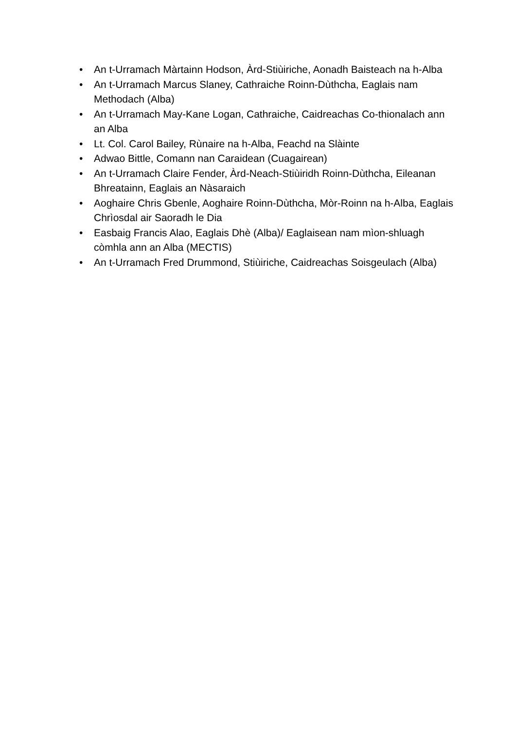• An t-Urramach Màrtainn Hodson, Àrd-Stiùiriche, Aonadh Baisteach na h-Alba
• An t-Urramach Marcus Slaney, Cathraiche Roinn-Dùthcha, Eaglais nam Methodach (Alba)
• An t-Urramach May-Kane Logan, Cathraiche, Caidreachas Co-thionalach ann an Alba
• Lt. Col. Carol Bailey, Rùnaire na h-Alba, Feachd na Slàinte
• Adwao Bittle, Comann nan Caraidean (Cuagairean)
• An t-Urramach Claire Fender, Àrd-Neach-Stiùiridh Roinn-Dùthcha, Eileanan Bhreatainn, Eaglais an Nàsaraich
• Aoghaire Chris Gbenle, Aoghaire Roinn-Dùthcha, Mòr-Roinn na h-Alba, Eaglais Chrìosdal air Saoradh le Dia
• Easbaig Francis Alao, Eaglais Dhè (Alba)/ Eaglaisean nam mìon-shluagh còmhla ann an Alba (MECTIS)
• An t-Urramach Fred Drummond, Stiùiriche, Caidreachas Soisgeulach (Alba)